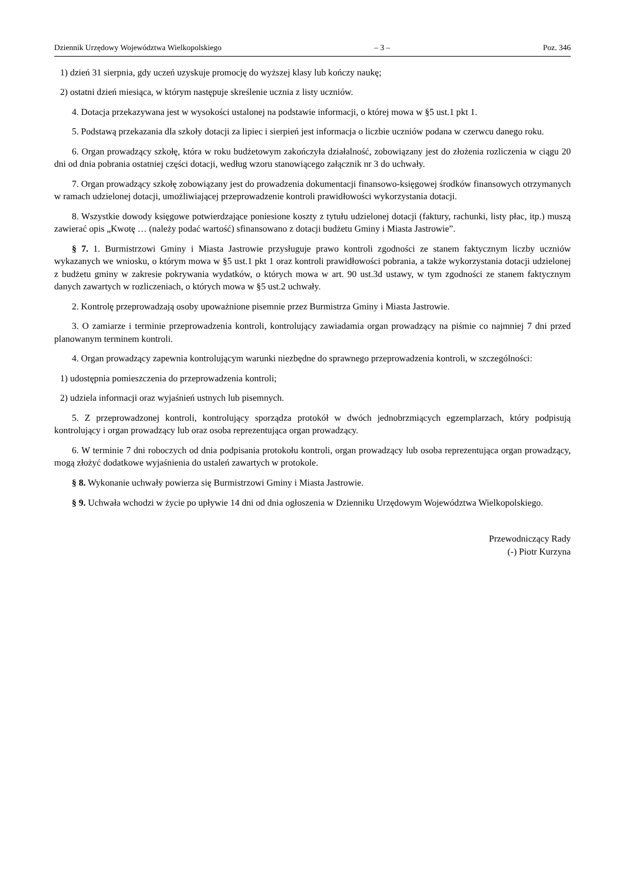Dziennik Urzędowy Województwa Wielkopolskiego – 3 – Poz. 346
1) dzień 31 sierpnia, gdy uczeń uzyskuje promocję do wyższej klasy lub kończy naukę;
2) ostatni dzień miesiąca, w którym następuje skreślenie ucznia z listy uczniów.
4. Dotacja przekazywana jest w wysokości ustalonej na podstawie informacji, o której mowa w §5 ust.1 pkt 1.
5. Podstawą przekazania dla szkoły dotacji za lipiec i sierpień jest informacja o liczbie uczniów podana w czerwcu danego roku.
6. Organ prowadzący szkołę, która w roku budżetowym zakończyła działalność, zobowiązany jest do złożenia rozliczenia w ciągu 20 dni od dnia pobrania ostatniej części dotacji, według wzoru stanowiącego załącznik nr 3 do uchwały.
7. Organ prowadzący szkołę zobowiązany jest do prowadzenia dokumentacji finansowo-księgowej środków finansowych otrzymanych w ramach udzielonej dotacji, umożliwiającej przeprowadzenie kontroli prawidłowości wykorzystania dotacji.
8. Wszystkie dowody księgowe potwierdzające poniesione koszty z tytułu udzielonej dotacji (faktury, rachunki, listy płac, itp.) muszą zawierać opis „Kwotę … (należy podać wartość) sfinansowano z dotacji budżetu Gminy i Miasta Jastrowie”.
§ 7. 1. Burmistrzowi Gminy i Miasta Jastrowie przysługuje prawo kontroli zgodności ze stanem faktycznym liczby uczniów wykazanych we wniosku, o którym mowa w §5 ust.1 pkt 1 oraz kontroli prawidłowości pobrania, a także wykorzystania dotacji udzielonej z budżetu gminy w zakresie pokrywania wydatków, o których mowa w art. 90 ust.3d ustawy, w tym zgodności ze stanem faktycznym danych zawartych w rozliczeniach, o których mowa w §5 ust.2 uchwały.
2. Kontrolę przeprowadzają osoby upoważnione pisemnie przez Burmistrza Gminy i Miasta Jastrowie.
3. O zamiarze i terminie przeprowadzenia kontroli, kontrolujący zawiadamia organ prowadzący na piśmie co najmniej 7 dni przed planowanym terminem kontroli.
4. Organ prowadzący zapewnia kontrolującym warunki niezbędne do sprawnego przeprowadzenia kontroli, w szczególności:
1) udostępnia pomieszczenia do przeprowadzenia kontroli;
2) udziela informacji oraz wyjaśnień ustnych lub pisemnych.
5. Z przeprowadzonej kontroli, kontrolujący sporządza protokół w dwóch jednobrzmiących egzemplarzach, który podpisują kontrolujący i organ prowadzący lub oraz osoba reprezentująca organ prowadzący.
6. W terminie 7 dni roboczych od dnia podpisania protokołu kontroli, organ prowadzący lub osoba reprezentująca organ prowadzący, mogą złożyć dodatkowe wyjaśnienia do ustaleń zawartych w protokole.
§ 8. Wykonanie uchwały powierza się Burmistrzowi Gminy i Miasta Jastrowie.
§ 9. Uchwała wchodzi w życie po upływie 14 dni od dnia ogłoszenia w Dzienniku Urzędowym Województwa Wielkopolskiego.
Przewodniczący Rady
(-) Piotr Kurzyna